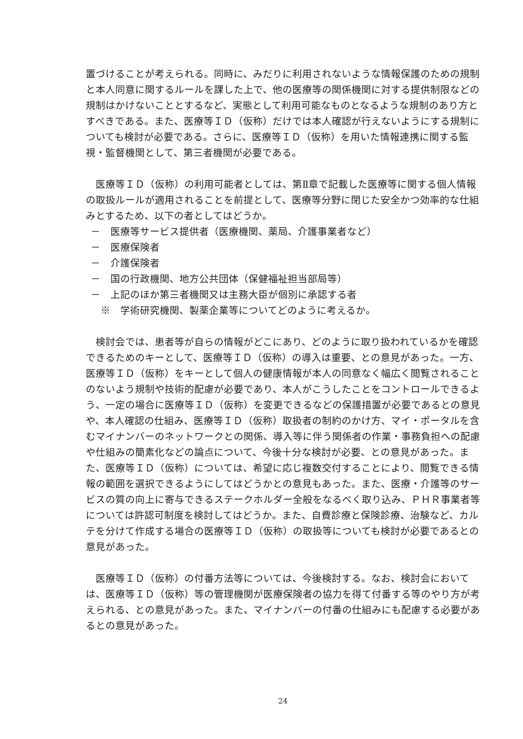置づけることが考えられる。同時に、みだりに利用されないような情報保護のための規制と本人同意に関するルールを課した上で、他の医療等の関係機関に対する提供制限などの規制はかけないこととするなど、実態として利用可能なものとなるような規制のあり方とすべきである。また、医療等ＩＤ（仮称）だけでは本人確認が行えないようにする規制についても検討が必要である。さらに、医療等ＩＤ（仮称）を用いた情報連携に関する監視・監督機関として、第三者機関が必要である。
　医療等ＩＤ（仮称）の利用可能者としては、第Ⅱ章で記載した医療等に関する個人情報の取扱ルールが適用されることを前提として、医療等分野に閉じた安全かつ効率的な仕組みとするため、以下の者としてはどうか。
－　医療等サービス提供者（医療機関、薬局、介護事業者など）
－　医療保険者
－　介護保険者
－　国の行政機関、地方公共団体（保健福祉担当部局等）
－　上記のほか第三者機関又は主務大臣が個別に承認する者
　※　学術研究機関、製薬企業等についてどのように考えるか。
　検討会では、患者等が自らの情報がどこにあり、どのように取り扱われているかを確認できるためのキーとして、医療等ＩＤ（仮称）の導入は重要、との意見があった。一方、医療等ＩＤ（仮称）をキーとして個人の健康情報が本人の同意なく幅広く閲覧されることのないよう規制や技術的配慮が必要であり、本人がこうしたことをコントロールできるよう、一定の場合に医療等ＩＤ（仮称）を変更できるなどの保護措置が必要であるとの意見や、本人確認の仕組み、医療等ＩＤ（仮称）取扱者の制約のかけ方、マイ・ポータルを含むマイナンバーのネットワークとの関係、導入等に伴う関係者の作業・事務負担への配慮や仕組みの簡素化などの論点について、今後十分な検討が必要、との意見があった。また、医療等ＩＤ（仮称）については、希望に応じ複数交付することにより、閲覧できる情報の範囲を選択できるようにしてはどうかとの意見もあった。また、医療・介護等のサービスの質の向上に寄与できるステークホルダー全般をなるべく取り込み、ＰＨＲ事業者等については許認可制度を検討してはどうか。また、自費診療と保険診療、治験など、カルテを分けて作成する場合の医療等ＩＤ（仮称）の取扱等についても検討が必要であるとの意見があった。
　医療等ＩＤ（仮称）の付番方法等については、今後検討する。なお、検討会においては、医療等ＩＤ（仮称）等の管理機関が医療保険者の協力を得て付番する等のやり方が考えられる、との意見があった。また、マイナンバーの付番の仕組みにも配慮する必要があるとの意見があった。
24